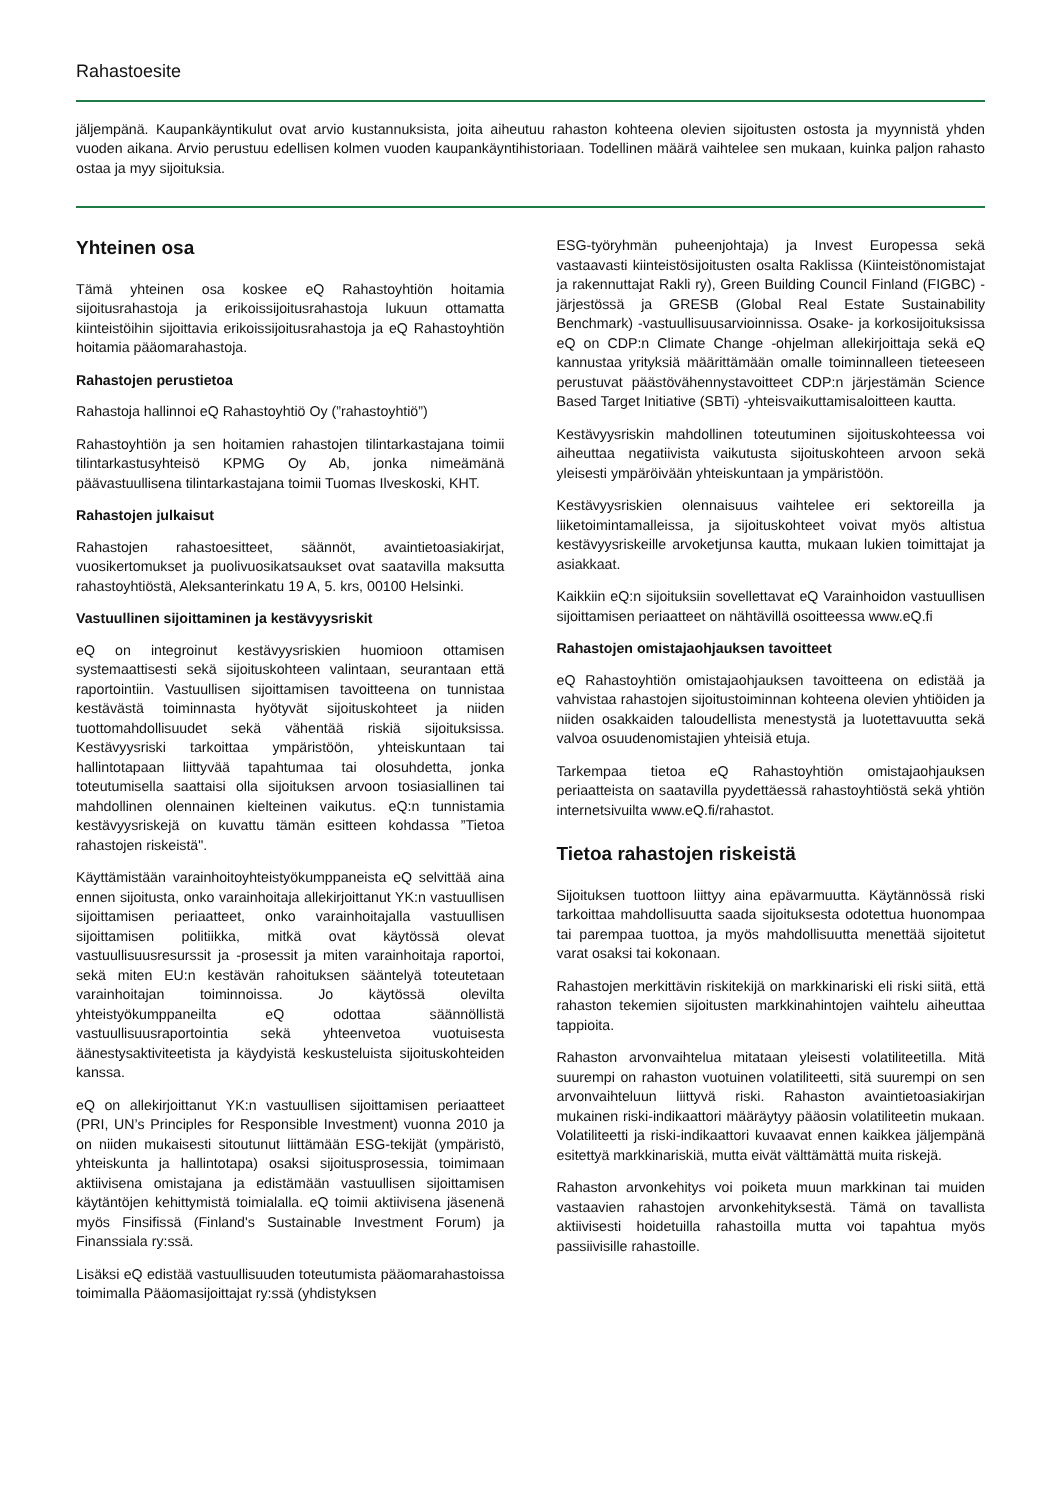Rahastoesite
jäljempänä. Kaupankäyntikulut ovat arvio kustannuksista, joita aiheutuu rahaston kohteena olevien sijoitusten ostosta ja myynnistä yhden vuoden aikana. Arvio perustuu edellisen kolmen vuoden kaupankäyntihistoriaan. Todellinen määrä vaihtelee sen mukaan, kuinka paljon rahasto ostaa ja myy sijoituksia.
Yhteinen osa
Tämä yhteinen osa koskee eQ Rahastoyhtiön hoitamia sijoitusrahastoja ja erikoissijoitusrahastoja lukuun ottamatta kiinteistöihin sijoittavia erikoissijoitusrahastoja ja eQ Rahastoyhtiön hoitamia pääomarahastoja.
Rahastojen perustietoa
Rahastoja hallinnoi eQ Rahastoyhtiö Oy (”rahastoyhtiö”)
Rahastoyhtiön ja sen hoitamien rahastojen tilintarkastajana toimii tilintarkastusyhteisö KPMG Oy Ab, jonka nimeämänä päävastuullisena tilintarkastajana toimii Tuomas Ilveskoski, KHT.
Rahastojen julkaisut
Rahastojen rahastoesitteet, säännöt, avaintietoasiakirjat, vuosikertomukset ja puolivuosikatsaukset ovat saatavilla maksutta rahastoyhtiöstä, Aleksanterinkatu 19 A, 5. krs, 00100 Helsinki.
Vastuullinen sijoittaminen ja kestävyysriskit
eQ on integroinut kestävyysriskien huomioon ottamisen systemaattisesti sekä sijoituskohteen valintaan, seurantaan että raportointiin. Vastuullisen sijoittamisen tavoitteena on tunnistaa kestävästä toiminnasta hyötyvät sijoituskohteet ja niiden tuottomahdollisuudet sekä vähentää riskiä sijoituksissa. Kestävyysriski tarkoittaa ympäristöön, yhteiskuntaan tai hallintotapaan liittyvää tapahtumaa tai olosuhdetta, jonka toteutumisella saattaisi olla sijoituksen arvoon tosiasiallinen tai mahdollinen olennainen kielteinen vaikutus. eQ:n tunnistamia kestävyysriskejä on kuvattu tämän esitteen kohdassa ”Tietoa rahastojen riskeistä".
Käyttämistään varainhoitoyhteistyökumppaneista eQ selvittää aina ennen sijoitusta, onko varainhoitaja allekirjoittanut YK:n vastuullisen sijoittamisen periaatteet, onko varainhoitajalla vastuullisen sijoittamisen politiikka, mitkä ovat käytössä olevat vastuullisuusresurssit ja -prosessit ja miten varainhoitaja raportoi, sekä miten EU:n kestävän rahoituksen sääntelyä toteutetaan varainhoitajan toiminnoissa. Jo käytössä olevilta yhteistyökumppaneilta eQ odottaa säännöllistä vastuullisuusraportointia sekä yhteenvetoa vuotuisesta äänestysaktiviteetista ja käydyistä keskusteluista sijoituskohteiden kanssa.
eQ on allekirjoittanut YK:n vastuullisen sijoittamisen periaatteet (PRI, UN’s Principles for Responsible Investment) vuonna 2010 ja on niiden mukaisesti sitoutunut liittämään ESG-tekijät (ympäristö, yhteiskunta ja hallintotapa) osaksi sijoitusprosessia, toimimaan aktiivisena omistajana ja edistämään vastuullisen sijoittamisen käytäntöjen kehittymistä toimialalla. eQ toimii aktiivisena jäsenenä myös Finsifissä (Finland's Sustainable Investment Forum) ja Finanssiala ry:ssä.
Lisäksi eQ edistää vastuullisuuden toteutumista pääomarahastoissa toimimalla Pääomasijoittajat ry:ssä (yhdistyksen
ESG-työryhmän puheenjohtaja) ja Invest Europessa sekä vastaavasti kiinteistösijoitusten osalta Raklissa (Kiinteistönomistajat ja rakennuttajat Rakli ry), Green Building Council Finland (FIGBC) -järjestössä ja GRESB (Global Real Estate Sustainability Benchmark) -vastuullisuusarvioinnissa. Osake- ja korkosijoituksissa eQ on CDP:n Climate Change -ohjelman allekirjoittaja sekä eQ kannustaa yrityksiä määrittämään omalle toiminnalleen tieteeseen perustuvat päästövähennystavoitteet CDP:n järjestämän Science Based Target Initiative (SBTi) -yhteisvaikuttamisaloitteen kautta.
Kestävyysriskin mahdollinen toteutuminen sijoituskohteessa voi aiheuttaa negatiivista vaikutusta sijoituskohteen arvoon sekä yleisesti ympäröivään yhteiskuntaan ja ympäristöön.
Kestävyysriskien olennaisuus vaihtelee eri sektoreilla ja liiketoimintamalleissa, ja sijoituskohteet voivat myös altistua kestävyysriskeille arvoketjunsa kautta, mukaan lukien toimittajat ja asiakkaat.
Kaikkiin eQ:n sijoituksiin sovellettavat eQ Varainhoidon vastuullisen sijoittamisen periaatteet on nähtävillä osoitteessa www.eQ.fi
Rahastojen omistajaohjauksen tavoitteet
eQ Rahastoyhtiön omistajaohjauksen tavoitteena on edistää ja vahvistaa rahastojen sijoitustoiminnan kohteena olevien yhtiöiden ja niiden osakkaiden taloudellista menestystä ja luotettavuutta sekä valvoa osuudenomistajien yhteisiä etuja.
Tarkempaa tietoa eQ Rahastoyhtiön omistajaohjauksen periaatteista on saatavilla pyydettäessä rahastoyhtiöstä sekä yhtiön internetsivuilta www.eQ.fi/rahastot.
Tietoa rahastojen riskeistä
Sijoituksen tuottoon liittyy aina epävarmuutta. Käytännössä riski tarkoittaa mahdollisuutta saada sijoituksesta odotettua huonompaa tai parempaa tuottoa, ja myös mahdollisuutta menettää sijoitetut varat osaksi tai kokonaan.
Rahastojen merkittävin riskitekijä on markkinariski eli riski siitä, että rahaston tekemien sijoitusten markkinahintojen vaihtelu aiheuttaa tappioita.
Rahaston arvonvaihtelua mitataan yleisesti volatiliteetilla. Mitä suurempi on rahaston vuotuinen volatiliteetti, sitä suurempi on sen arvonvaihteluun liittyvä riski. Rahaston avaintietoasiakirjan mukainen riski-indikaattori määräytyy pääosin volatiliteetin mukaan. Volatiliteetti ja riski-indikaattori kuvaavat ennen kaikkea jäljempänä esitettyä markkinariskiä, mutta eivät välttämättä muita riskejä.
Rahaston arvonkehitys voi poiketa muun markkinan tai muiden vastaavien rahastojen arvonkehityksestä. Tämä on tavallista aktiivisesti hoidetuilla rahastoilla mutta voi tapahtua myös passiivisille rahastoille.